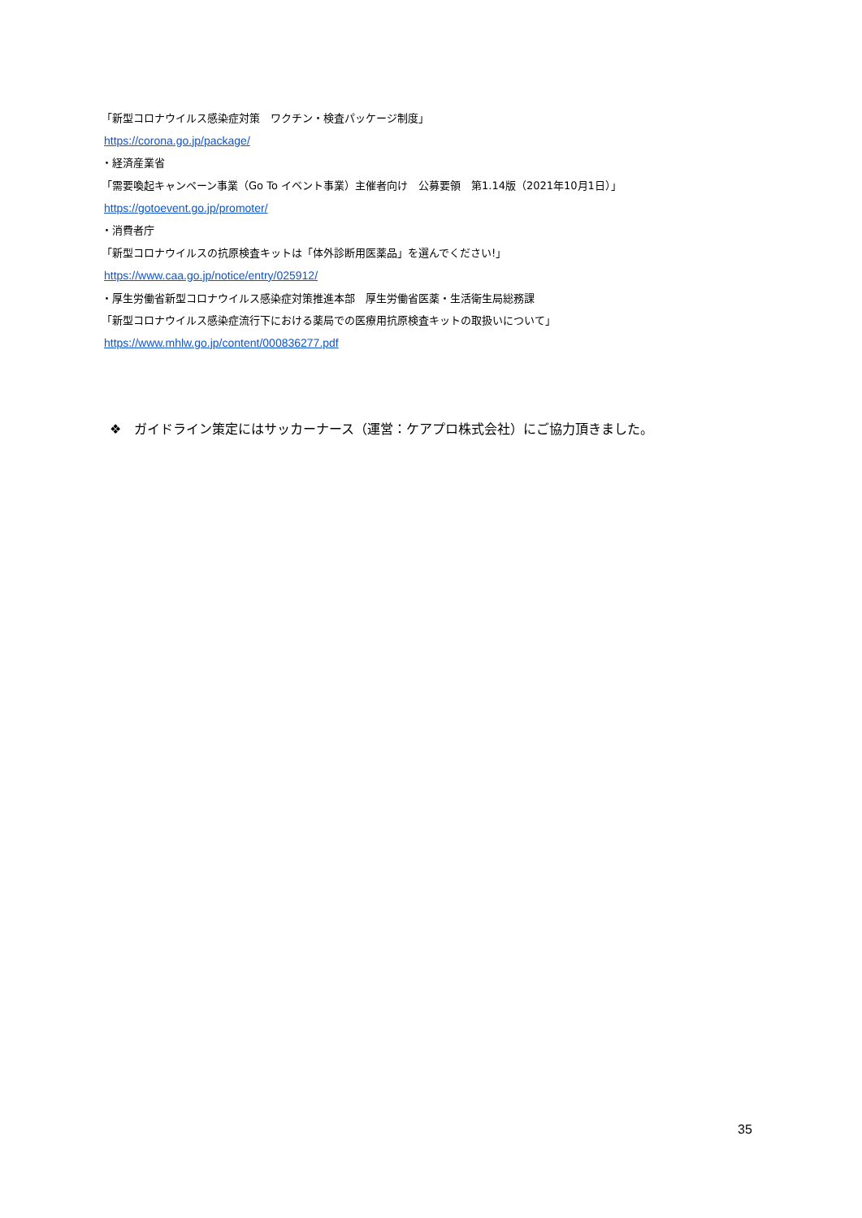「新型コロナウイルス感染症対策　ワクチン・検査パッケージ制度」
https://corona.go.jp/package/
・経済産業省
「需要喚起キャンペーン事業（Go To イベント事業）主催者向け　公募要領　第1.14版（2021年10月1日）」
https://gotoevent.go.jp/promoter/
・消費者庁
「新型コロナウイルスの抗原検査キットは「体外診断用医薬品」を選んでください!」
https://www.caa.go.jp/notice/entry/025912/
・厚生労働省新型コロナウイルス感染症対策推進本部　厚生労働省医薬・生活衛生局総務課
「新型コロナウイルス感染症流行下における薬局での医療用抗原検査キットの取扱いについて」
https://www.mhlw.go.jp/content/000836277.pdf
❖　ガイドライン策定にはサッカーナース（運営：ケアプロ株式会社）にご協力頂きました。
35